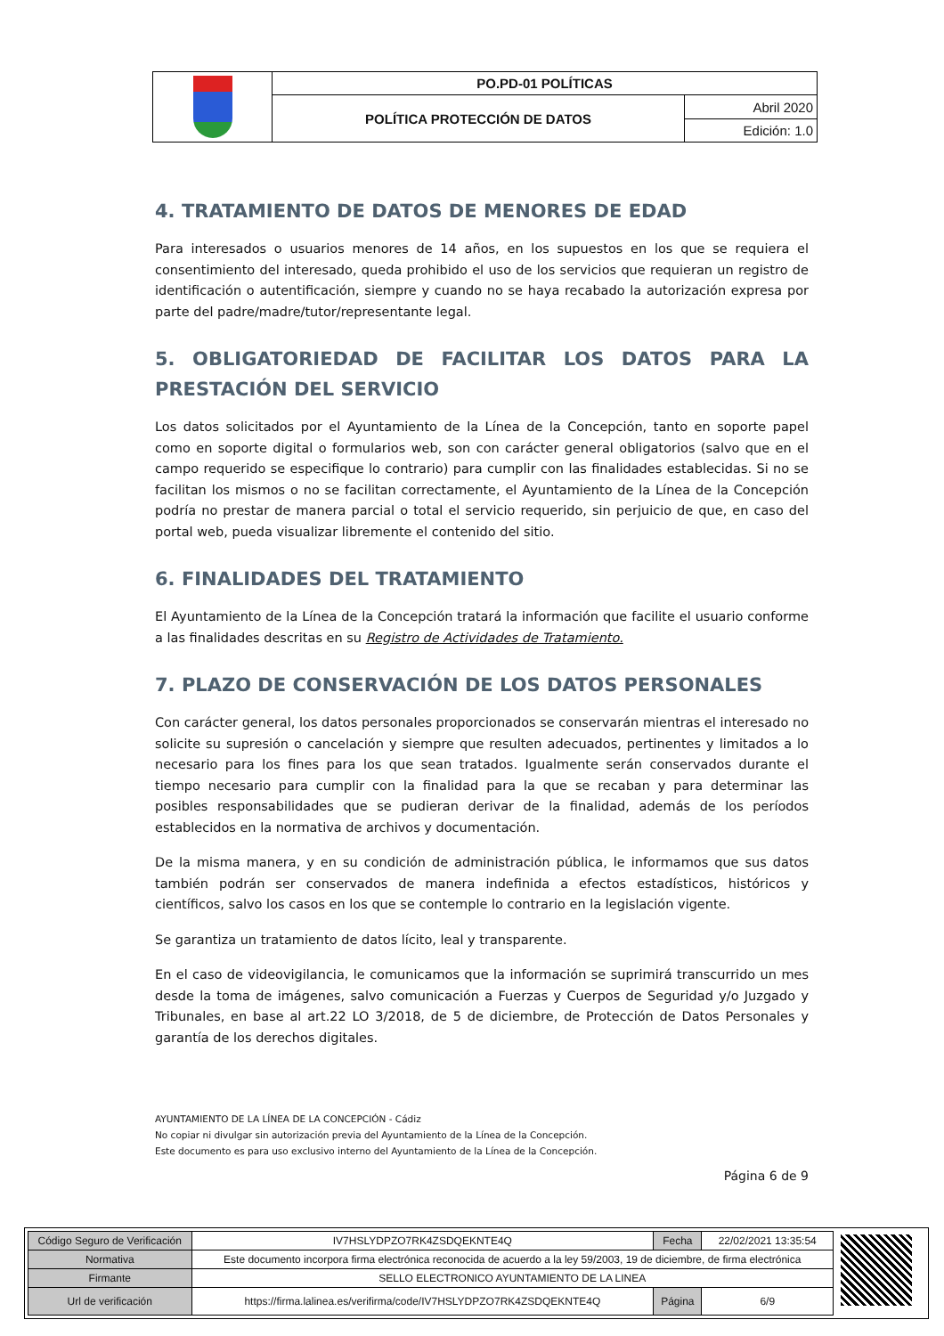| | PO.PD-01 POLÍTICAS | |
| | POLÍTICA PROTECCIÓN DE DATOS | Abril 2020 |
| | | Edición: 1.0 |
4. TRATAMIENTO DE DATOS DE MENORES DE EDAD
Para interesados o usuarios menores de 14 años, en los supuestos en los que se requiera el consentimiento del interesado, queda prohibido el uso de los servicios que requieran un registro de identificación o autentificación, siempre y cuando no se haya recabado la autorización expresa por parte del padre/madre/tutor/representante legal.
5. OBLIGATORIEDAD DE FACILITAR LOS DATOS PARA LA PRESTACIÓN DEL SERVICIO
Los datos solicitados por el Ayuntamiento de la Línea de la Concepción, tanto en soporte papel como en soporte digital o formularios web, son con carácter general obligatorios (salvo que en el campo requerido se especifique lo contrario) para cumplir con las finalidades establecidas. Si no se facilitan los mismos o no se facilitan correctamente, el Ayuntamiento de la Línea de la Concepción podría no prestar de manera parcial o total el servicio requerido, sin perjuicio de que, en caso del portal web, pueda visualizar libremente el contenido del sitio.
6. FINALIDADES DEL TRATAMIENTO
El Ayuntamiento de la Línea de la Concepción tratará la información que facilite el usuario conforme a las finalidades descritas en su Registro de Actividades de Tratamiento.
7. PLAZO DE CONSERVACIÓN DE LOS DATOS PERSONALES
Con carácter general, los datos personales proporcionados se conservarán mientras el interesado no solicite su supresión o cancelación y siempre que resulten adecuados, pertinentes y limitados a lo necesario para los fines para los que sean tratados. Igualmente serán conservados durante el tiempo necesario para cumplir con la finalidad para la que se recaban y para determinar las posibles responsabilidades que se pudieran derivar de la finalidad, además de los períodos establecidos en la normativa de archivos y documentación.
De la misma manera, y en su condición de administración pública, le informamos que sus datos también podrán ser conservados de manera indefinida a efectos estadísticos, históricos y científicos, salvo los casos en los que se contemple lo contrario en la legislación vigente.
Se garantiza un tratamiento de datos lícito, leal y transparente.
En el caso de videovigilancia, le comunicamos que la información se suprimirá transcurrido un mes desde la toma de imágenes, salvo comunicación a Fuerzas y Cuerpos de Seguridad y/o Juzgado y Tribunales, en base al art.22 LO 3/2018, de 5 de diciembre, de Protección de Datos Personales y garantía de los derechos digitales.
AYUNTAMIENTO DE LA LÍNEA DE LA CONCEPCIÓN - Cádiz
No copiar ni divulgar sin autorización previa del Ayuntamiento de la Línea de la Concepción.
Este documento es para uso exclusivo interno del Ayuntamiento de la Línea de la Concepción.
Página 6 de 9
| Código Seguro de Verificación | IV7HSLYDPZO7RK4ZSDQEKNTE4Q | Fecha | 22/02/2021 13:35:54 |
| Normativa | Este documento incorpora firma electrónica reconocida de acuerdo a la ley 59/2003, 19 de diciembre, de firma electrónica | | |
| Firmante | SELLO ELECTRONICO AYUNTAMIENTO DE LA LINEA | | |
| Url de verificación | https://firma.lalinea.es/verifirma/code/IV7HSLYDPZO7RK4ZSDQEKNTE4Q | Página | 6/9 |